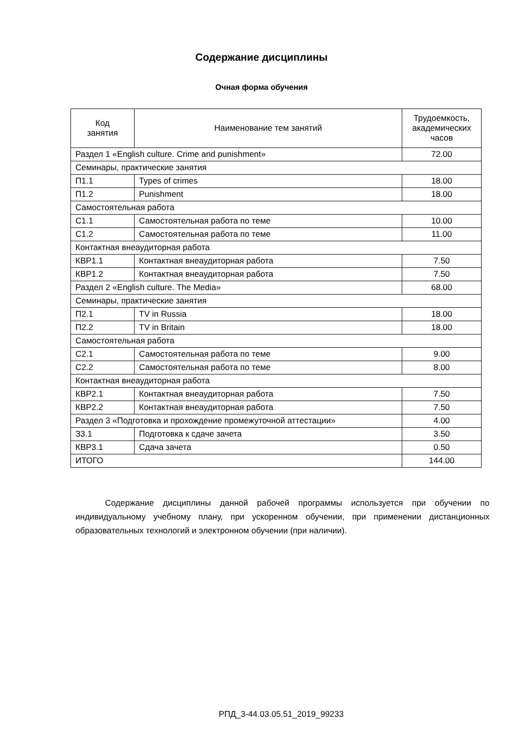Содержание дисциплины
Очная форма обучения
| Код занятия | Наименование тем занятий | Трудоемкость, академических часов |
| --- | --- | --- |
| Раздел 1 «English culture. Crime and punishment» | | 72.00 |
| Семинары, практические занятия | | |
| П1.1 | Types of crimes | 18.00 |
| П1.2 | Punishment | 18.00 |
| Самостоятельная работа | | |
| С1.1 | Самостоятельная работа по теме | 10.00 |
| С1.2 | Самостоятельная работа по теме | 11.00 |
| Контактная внеаудиторная работа | | |
| КВР1.1 | Контактная внеаудиторная работа | 7.50 |
| КВР1.2 | Контактная внеаудиторная работа | 7.50 |
| Раздел 2 «English culture. The Media» | | 68.00 |
| Семинары, практические занятия | | |
| П2.1 | TV in Russia | 18.00 |
| П2.2 | TV in Britain | 18.00 |
| Самостоятельная работа | | |
| С2.1 | Самостоятельная работа по теме | 9.00 |
| С2.2 | Самостоятельная работа по теме | 8.00 |
| Контактная внеаудиторная работа | | |
| КВР2.1 | Контактная внеаудиторная работа | 7.50 |
| КВР2.2 | Контактная внеаудиторная работа | 7.50 |
| Раздел 3 «Подготовка и прохождение промежуточной аттестации» | | 4.00 |
| З3.1 | Подготовка к сдаче зачета | 3.50 |
| КВР3.1 | Сдача зачета | 0.50 |
| ИТОГО | | 144.00 |
Содержание дисциплины данной рабочей программы используется при обучении по индивидуальному учебному плану, при ускоренном обучении, при применении дистанционных образовательных технологий и электронном обучении (при наличии).
РПД_3-44.03.05.51_2019_99233